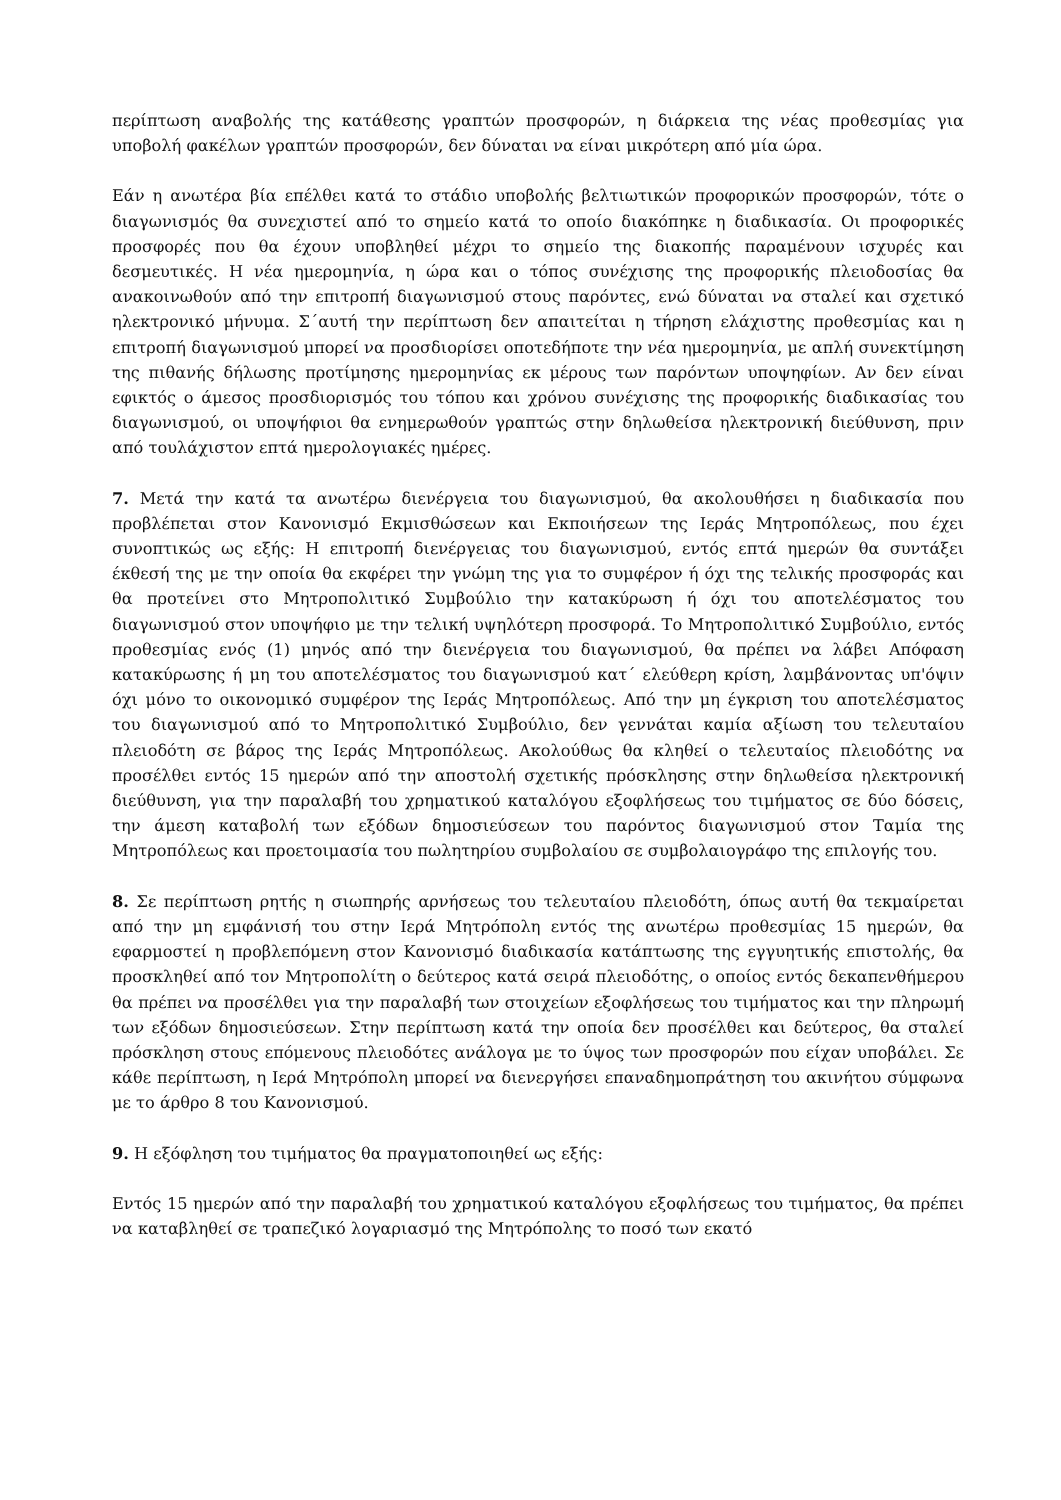περίπτωση αναβολής της κατάθεσης γραπτών προσφορών, η διάρκεια της νέας προθεσμίας για υποβολή φακέλων γραπτών προσφορών, δεν δύναται να είναι μικρότερη από μία ώρα.
Εάν η ανωτέρα βία επέλθει κατά το στάδιο υποβολής βελτιωτικών προφορικών προσφορών, τότε ο διαγωνισμός θα συνεχιστεί από το σημείο κατά το οποίο διακόπηκε η διαδικασία. Οι προφορικές προσφορές που θα έχουν υποβληθεί μέχρι το σημείο της διακοπής παραμένουν ισχυρές και δεσμευτικές. Η νέα ημερομηνία, η ώρα και ο τόπος συνέχισης της προφορικής πλειοδοσίας θα ανακοινωθούν από την επιτροπή διαγωνισμού στους παρόντες, ενώ δύναται να σταλεί και σχετικό ηλεκτρονικό μήνυμα. Σ΄αυτή την περίπτωση δεν απαιτείται η τήρηση ελάχιστης προθεσμίας και η επιτροπή διαγωνισμού μπορεί να προσδιορίσει οποτεδήποτε την νέα ημερομηνία, με απλή συνεκτίμηση της πιθανής δήλωσης προτίμησης ημερομηνίας εκ μέρους των παρόντων υποψηφίων. Αν δεν είναι εφικτός ο άμεσος προσδιορισμός του τόπου και χρόνου συνέχισης της προφορικής διαδικασίας του διαγωνισμού, οι υποψήφιοι θα ενημερωθούν γραπτώς στην δηλωθείσα ηλεκτρονική διεύθυνση, πριν από τουλάχιστον επτά ημερολογιακές ημέρες.
7. Μετά την κατά τα ανωτέρω διενέργεια του διαγωνισμού, θα ακολουθήσει η διαδικασία που προβλέπεται στον Κανονισμό Εκμισθώσεων και Εκποιήσεων της Ιεράς Μητροπόλεως, που έχει συνοπτικώς ως εξής: Η επιτροπή διενέργειας του διαγωνισμού, εντός επτά ημερών θα συντάξει έκθεσή της με την οποία θα εκφέρει την γνώμη της για το συμφέρον ή όχι της τελικής προσφοράς και θα προτείνει στο Μητροπολιτικό Συμβούλιο την κατακύρωση ή όχι του αποτελέσματος του διαγωνισμού στον υποψήφιο με την τελική υψηλότερη προσφορά. Το Μητροπολιτικό Συμβούλιο, εντός προθεσμίας ενός (1) μηνός από την διενέργεια του διαγωνισμού, θα πρέπει να λάβει Απόφαση κατακύρωσης ή μη του αποτελέσματος του διαγωνισμού κατ΄ ελεύθερη κρίση, λαμβάνοντας υπ'όψιν όχι μόνο το οικονομικό συμφέρον της Ιεράς Μητροπόλεως. Από την μη έγκριση του αποτελέσματος του διαγωνισμού από το Μητροπολιτικό Συμβούλιο, δεν γεννάται καμία αξίωση του τελευταίου πλειοδότη σε βάρος της Ιεράς Μητροπόλεως. Ακολούθως θα κληθεί ο τελευταίος πλειοδότης να προσέλθει εντός 15 ημερών από την αποστολή σχετικής πρόσκλησης στην δηλωθείσα ηλεκτρονική διεύθυνση, για την παραλαβή του χρηματικού καταλόγου εξοφλήσεως του τιμήματος σε δύο δόσεις, την άμεση καταβολή των εξόδων δημοσιεύσεων του παρόντος διαγωνισμού στον Ταμία της Μητροπόλεως και προετοιμασία του πωλητηρίου συμβολαίου σε συμβολαιογράφο της επιλογής του.
8. Σε περίπτωση ρητής η σιωπηρής αρνήσεως του τελευταίου πλειοδότη, όπως αυτή θα τεκμαίρεται από την μη εμφάνισή του στην Ιερά Μητρόπολη εντός της ανωτέρω προθεσμίας 15 ημερών, θα εφαρμοστεί η προβλεπόμενη στον Κανονισμό διαδικασία κατάπτωσης της εγγυητικής επιστολής, θα προσκληθεί από τον Μητροπολίτη ο δεύτερος κατά σειρά πλειοδότης, ο οποίος εντός δεκαπενθήμερου θα πρέπει να προσέλθει για την παραλαβή των στοιχείων εξοφλήσεως του τιμήματος και την πληρωμή των εξόδων δημοσιεύσεων. Στην περίπτωση κατά την οποία δεν προσέλθει και δεύτερος, θα σταλεί πρόσκληση στους επόμενους πλειοδότες ανάλογα με το ύψος των προσφορών που είχαν υποβάλει. Σε κάθε περίπτωση, η Ιερά Μητρόπολη μπορεί να διενεργήσει επαναδημοπράτηση του ακινήτου σύμφωνα με το άρθρο 8 του Κανονισμού.
9. Η εξόφληση του τιμήματος θα πραγματοποιηθεί ως εξής:
Εντός 15 ημερών από την παραλαβή του χρηματικού καταλόγου εξοφλήσεως του τιμήματος, θα πρέπει να καταβληθεί σε τραπεζικό λογαριασμό της Μητρόπολης το ποσό των εκατό